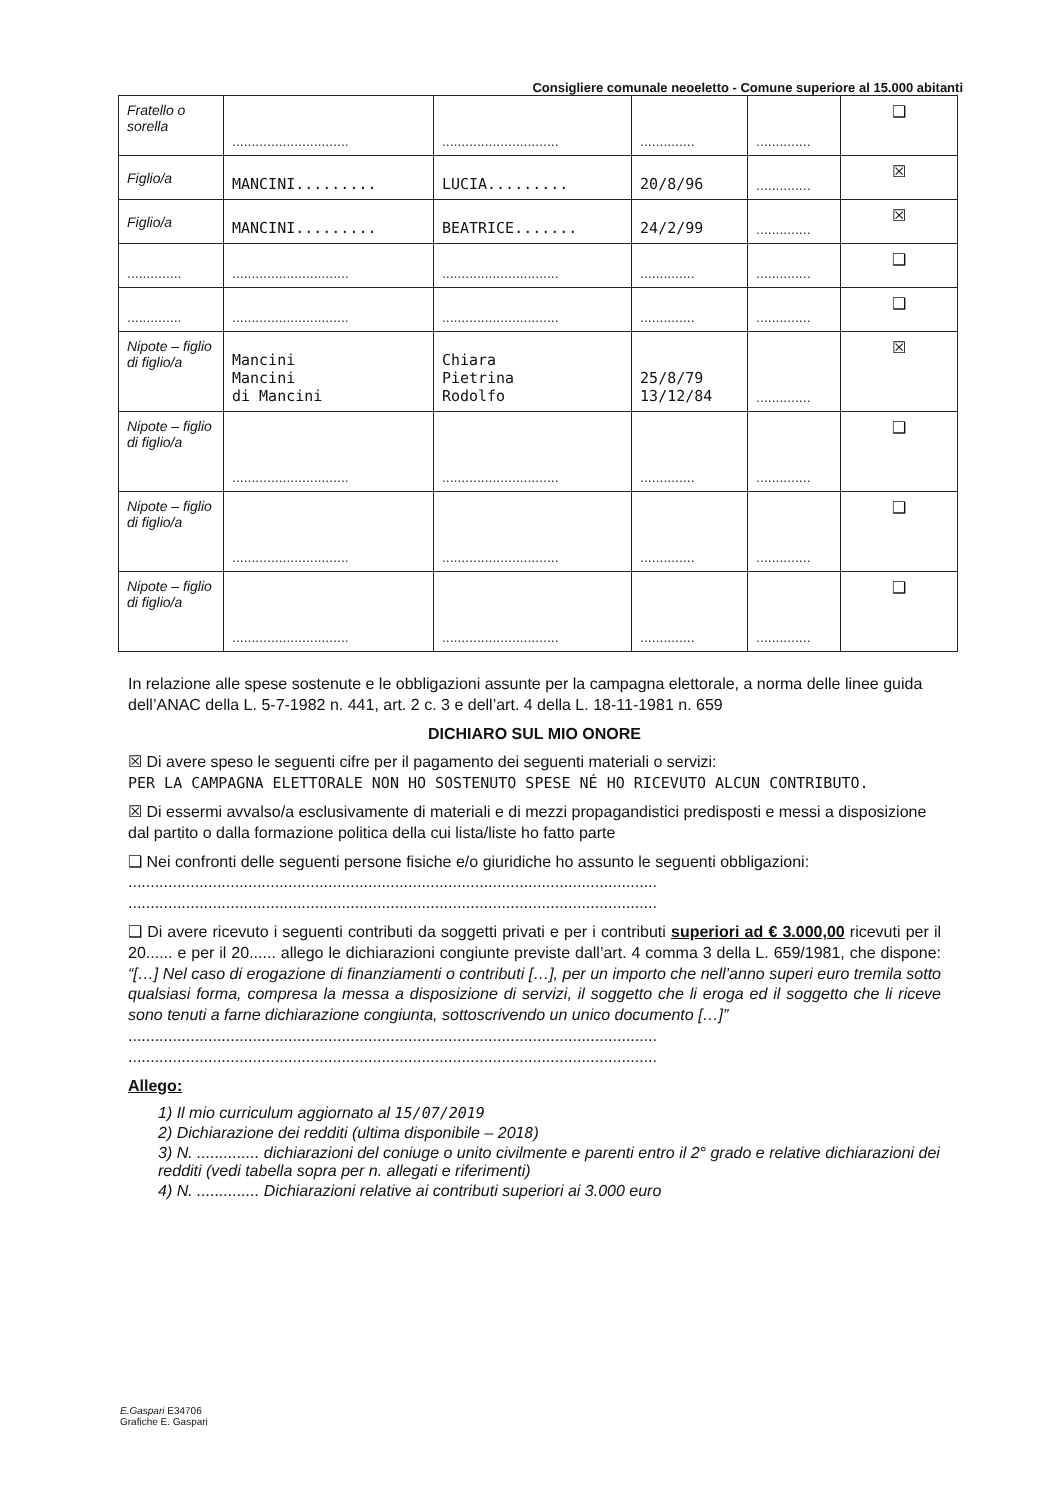Consigliere comunale neoeletto - Comune superiore al 15.000 abitanti
| Fratello o sorella | .............................. | .............................. | .............. | .............. | ❑ |
| Figlio/a | MANCINI......... | LUCIA......... | 20/8/96 | .............. | ☒ |
| Figlio/a | MANCINI......... | BEATRICE....... | 24/2/99 | .............. | ☒ |
| .............. | .............................. | .............................. | .............. | .............. | ❑ |
| .............. | .............................. | .............................. | .............. | .............. | ❑ |
| Nipote – figlio di figlio/a | Mancini Mancini di Mancini | Chiara Pietrina Rodolfo | 25/8/79 13/12/84 | .............. | ☒ |
| Nipote – figlio di figlio/a | .............................. | .............................. | .............. | .............. | ❑ |
| Nipote – figlio di figlio/a | .............................. | .............................. | .............. | .............. | ❑ |
| Nipote – figlio di figlio/a | .............................. | .............................. | .............. | .............. | ❑ |
In relazione alle spese sostenute e le obbligazioni assunte per la campagna elettorale, a norma delle linee guida dell’ANAC della L. 5-7-1982 n. 441, art. 2 c. 3 e dell’art. 4 della L. 18-11-1981 n. 659
DICHIARO SUL MIO ONORE
☒ Di avere speso le seguenti cifre per il pagamento dei seguenti materiali o servizi:
PER LA CAMPAGNA ELETTORALE NON HO SOSTENUTO SPESE NÉ HO RICEVUTO ALCUN CONTRIBUTO.
☒ Di essermi avvalso/a esclusivamente di materiali e di mezzi propagandistici predisposti e messi a disposizione dal partito o dalla formazione politica della cui lista/liste ho fatto parte
❑ Nei confronti delle seguenti persone fisiche e/o giuridiche ho assunto le seguenti obbligazioni:
.......................................................................................................................
.......................................................................................................................
❑ Di avere ricevuto i seguenti contributi da soggetti privati e per i contributi superiori ad € 3.000,00 ricevuti per il 20...... e per il 20...... allego le dichiarazioni congiunte previste dall’art. 4 comma 3 della L. 659/1981, che dispone: “[…] Nel caso di erogazione di finanziamenti o contributi […], per un importo che nell’anno superi euro tremila sotto qualsiasi forma, compresa la messa a disposizione di servizi, il soggetto che li eroga ed il soggetto che li riceve sono tenuti a farne dichiarazione congiunta, sottoscrivendo un unico documento […]”
.......................................................................................................................
.......................................................................................................................
Allego:
1) Il mio curriculum aggiornato al 15/07/2019
2) Dichiarazione dei redditi (ultima disponibile – 2018)
3) N. .............. dichiarazioni del coniuge o unito civilmente e parenti entro il 2° grado e relative dichiarazioni dei redditi (vedi tabella sopra per n. allegati e riferimenti)
4) N. .............. Dichiarazioni relative ai contributi superiori ai 3.000 euro
E.Gaspari E34706
Grafiche E. Gaspari